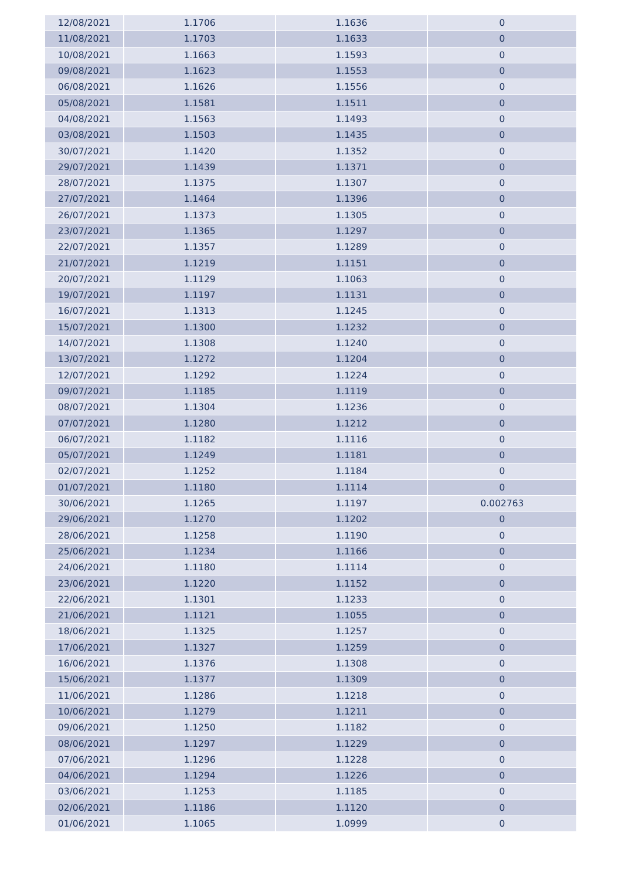| 12/08/2021 | 1.1706 | 1.1636 | 0 |
| 11/08/2021 | 1.1703 | 1.1633 | 0 |
| 10/08/2021 | 1.1663 | 1.1593 | 0 |
| 09/08/2021 | 1.1623 | 1.1553 | 0 |
| 06/08/2021 | 1.1626 | 1.1556 | 0 |
| 05/08/2021 | 1.1581 | 1.1511 | 0 |
| 04/08/2021 | 1.1563 | 1.1493 | 0 |
| 03/08/2021 | 1.1503 | 1.1435 | 0 |
| 30/07/2021 | 1.1420 | 1.1352 | 0 |
| 29/07/2021 | 1.1439 | 1.1371 | 0 |
| 28/07/2021 | 1.1375 | 1.1307 | 0 |
| 27/07/2021 | 1.1464 | 1.1396 | 0 |
| 26/07/2021 | 1.1373 | 1.1305 | 0 |
| 23/07/2021 | 1.1365 | 1.1297 | 0 |
| 22/07/2021 | 1.1357 | 1.1289 | 0 |
| 21/07/2021 | 1.1219 | 1.1151 | 0 |
| 20/07/2021 | 1.1129 | 1.1063 | 0 |
| 19/07/2021 | 1.1197 | 1.1131 | 0 |
| 16/07/2021 | 1.1313 | 1.1245 | 0 |
| 15/07/2021 | 1.1300 | 1.1232 | 0 |
| 14/07/2021 | 1.1308 | 1.1240 | 0 |
| 13/07/2021 | 1.1272 | 1.1204 | 0 |
| 12/07/2021 | 1.1292 | 1.1224 | 0 |
| 09/07/2021 | 1.1185 | 1.1119 | 0 |
| 08/07/2021 | 1.1304 | 1.1236 | 0 |
| 07/07/2021 | 1.1280 | 1.1212 | 0 |
| 06/07/2021 | 1.1182 | 1.1116 | 0 |
| 05/07/2021 | 1.1249 | 1.1181 | 0 |
| 02/07/2021 | 1.1252 | 1.1184 | 0 |
| 01/07/2021 | 1.1180 | 1.1114 | 0 |
| 30/06/2021 | 1.1265 | 1.1197 | 0.002763 |
| 29/06/2021 | 1.1270 | 1.1202 | 0 |
| 28/06/2021 | 1.1258 | 1.1190 | 0 |
| 25/06/2021 | 1.1234 | 1.1166 | 0 |
| 24/06/2021 | 1.1180 | 1.1114 | 0 |
| 23/06/2021 | 1.1220 | 1.1152 | 0 |
| 22/06/2021 | 1.1301 | 1.1233 | 0 |
| 21/06/2021 | 1.1121 | 1.1055 | 0 |
| 18/06/2021 | 1.1325 | 1.1257 | 0 |
| 17/06/2021 | 1.1327 | 1.1259 | 0 |
| 16/06/2021 | 1.1376 | 1.1308 | 0 |
| 15/06/2021 | 1.1377 | 1.1309 | 0 |
| 11/06/2021 | 1.1286 | 1.1218 | 0 |
| 10/06/2021 | 1.1279 | 1.1211 | 0 |
| 09/06/2021 | 1.1250 | 1.1182 | 0 |
| 08/06/2021 | 1.1297 | 1.1229 | 0 |
| 07/06/2021 | 1.1296 | 1.1228 | 0 |
| 04/06/2021 | 1.1294 | 1.1226 | 0 |
| 03/06/2021 | 1.1253 | 1.1185 | 0 |
| 02/06/2021 | 1.1186 | 1.1120 | 0 |
| 01/06/2021 | 1.1065 | 1.0999 | 0 |